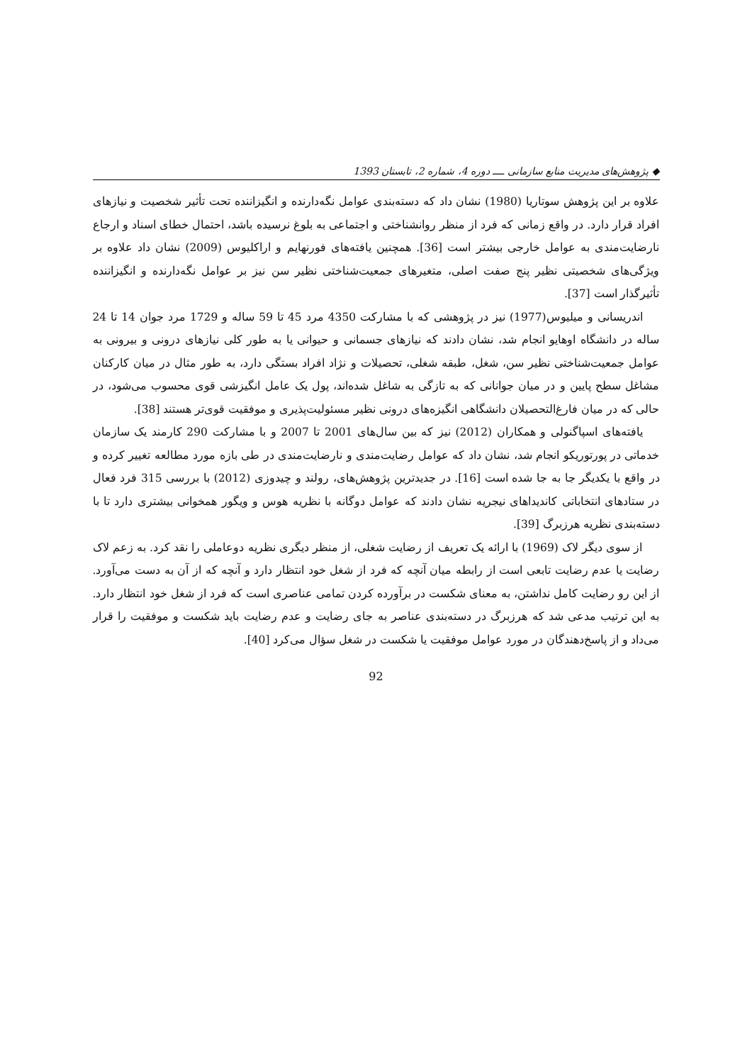◆ پژوهش‌های مدیریت منابع سازمانی ــــ دوره 4، شماره 2، تابستان 1393
علاوه بر این پژوهش سوتاریا (1980) نشان داد که دسته‌بندی عوامل نگه‌دارنده و انگیزاننده تحت تأثیر شخصیت و نیازهای افراد قرار دارد. در واقع زمانی که فرد از منظر روانشناختی و اجتماعی به بلوغ نرسیده باشد، احتمال خطای اسناد و ارجاع نارضایت‌مندی به عوامل خارجی بیشتر است [36]. همچنین یافته‌های فورنهایم و اراکلیوس (2009) نشان داد علاوه بر ویژگی‌های شخصیتی نظیر پنج صفت اصلی، متغیرهای جمعیت‌شناختی نظیر سن نیز بر عوامل نگه‌دارنده و انگیزاننده تأثیرگذار است [37].
اندریسانی و میلیوس(1977) نیز در پژوهشی که با مشارکت 4350 مرد 45 تا 59 ساله و 1729 مرد جوان 14 تا 24 ساله در دانشگاه اوهایو انجام شد، نشان دادند که نیازهای جسمانی و حیوانی یا به طور کلی نیازهای درونی و بیرونی به عوامل جمعیت‌شناختی نظیر سن، شغل، طبقه شغلی، تحصیلات و نژاد افراد بستگی دارد، به طور مثال در میان کارکنان مشاغل سطح پایین و در میان جوانانی که به تازگی به شاغل شده‌اند، پول یک عامل انگیزشی قوی محسوب می‌شود، در حالی که در میان فارغ‌التحصیلان دانشگاهی انگیزه‌های درونی نظیر مسئولیت‌پذیری و موفقیت قوی‌تر هستند [38].
یافته‌های اسپاگنولی و همکاران (2012) نیز که بین سال‌های 2001 تا 2007 و با مشارکت 290 کارمند یک سازمان خدماتی در پورتوریکو انجام شد، نشان داد که عوامل رضایت‌مندی و نارضایت‌مندی در طی بازه مورد مطالعه تغییر کرده و در واقع با یکدیگر جا به جا شده است [16]. در جدیدترین پژوهش‌های، رولند و چیدوزی (2012) با بررسی 315 فرد فعال در ستادهای انتخاباتی کاندیداهای نیجریه نشان دادند که عوامل دوگانه با نظریه هوس و ویگور همخوانی بیشتری دارد تا با دسته‌بندی نظریه هرزبرگ [39].
از سوی دیگر لاک (1969) با ارائه یک تعریف از رضایت شغلی، از منظر دیگری نظریه دوعاملی را نقد کرد. به زعم لاک رضایت یا عدم رضایت تابعی است از رابطه میان آنچه که فرد از شغل خود انتظار دارد و آنچه که از آن به دست می‌آورد. از این رو رضایت کامل نداشتن، به معنای شکست در برآورده کردن تمامی عناصری است که فرد از شغل خود انتظار دارد. به این ترتیب مدعی شد که هرزبرگ در دسته‌بندی عناصر به جای رضایت و عدم رضایت باید شکست و موفقیت را قرار می‌داد و از پاسخ‌دهندگان در مورد عوامل موفقیت یا شکست در شغل سؤال می‌کرد [40].
92